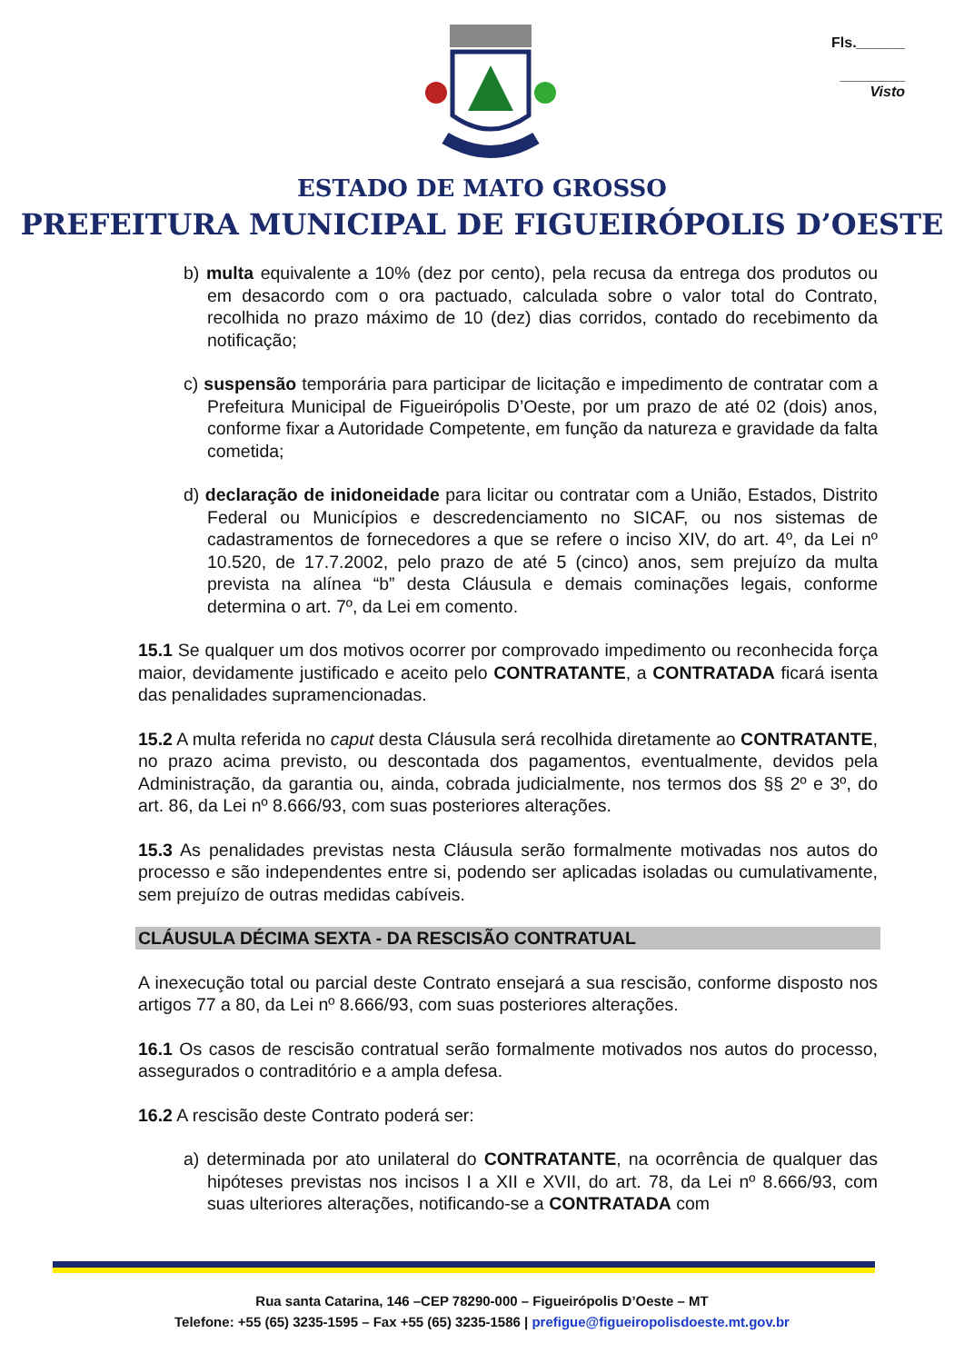Fls.______
________
Visto
ESTADO DE MATO GROSSO
PREFEITURA MUNICIPAL DE FIGUEIRÓPOLIS D’OESTE
b) multa equivalente a 10% (dez por cento), pela recusa da entrega dos produtos ou em desacordo com o ora pactuado, calculada sobre o valor total do Contrato, recolhida no prazo máximo de 10 (dez) dias corridos, contado do recebimento da notificação;
c) suspensão temporária para participar de licitação e impedimento de contratar com a Prefeitura Municipal de Figueirópolis D’Oeste, por um prazo de até 02 (dois) anos, conforme fixar a Autoridade Competente, em função da natureza e gravidade da falta cometida;
d) declaração de inidoneidade para licitar ou contratar com a União, Estados, Distrito Federal ou Municípios e descredenciamento no SICAF, ou nos sistemas de cadastramentos de fornecedores a que se refere o inciso XIV, do art. 4º, da Lei nº 10.520, de 17.7.2002, pelo prazo de até 5 (cinco) anos, sem prejuízo da multa prevista na alínea “b” desta Cláusula e demais cominações legais, conforme determina o art. 7º, da Lei em comento.
15.1 Se qualquer um dos motivos ocorrer por comprovado impedimento ou reconhecida força maior, devidamente justificado e aceito pelo CONTRATANTE, a CONTRATADA ficará isenta das penalidades supramencionadas.
15.2 A multa referida no caput desta Cláusula será recolhida diretamente ao CONTRATANTE, no prazo acima previsto, ou descontada dos pagamentos, eventualmente, devidos pela Administração, da garantia ou, ainda, cobrada judicialmente, nos termos dos §§ 2º e 3º, do art. 86, da Lei nº 8.666/93, com suas posteriores alterações.
15.3 As penalidades previstas nesta Cláusula serão formalmente motivadas nos autos do processo e são independentes entre si, podendo ser aplicadas isoladas ou cumulativamente, sem prejuízo de outras medidas cabíveis.
CLÁUSULA DÉCIMA SEXTA - DA RESCISÃO CONTRATUAL
A inexecução total ou parcial deste Contrato ensejará a sua rescisão, conforme disposto nos artigos 77 a 80, da Lei nº 8.666/93, com suas posteriores alterações.
16.1 Os casos de rescisão contratual serão formalmente motivados nos autos do processo, assegurados o contraditório e a ampla defesa.
16.2 A rescisão deste Contrato poderá ser:
a) determinada por ato unilateral do CONTRATANTE, na ocorrência de qualquer das hipóteses previstas nos incisos I a XII e XVII, do art. 78, da Lei nº 8.666/93, com suas ulteriores alterações, notificando-se a CONTRATADA com
Rua santa Catarina, 146 –CEP 78290-000 – Figueirópolis D’Oeste – MT
Telefone: +55 (65) 3235-1595 – Fax +55 (65) 3235-1586 | prefigue@figueiropolisdoeste.mt.gov.br